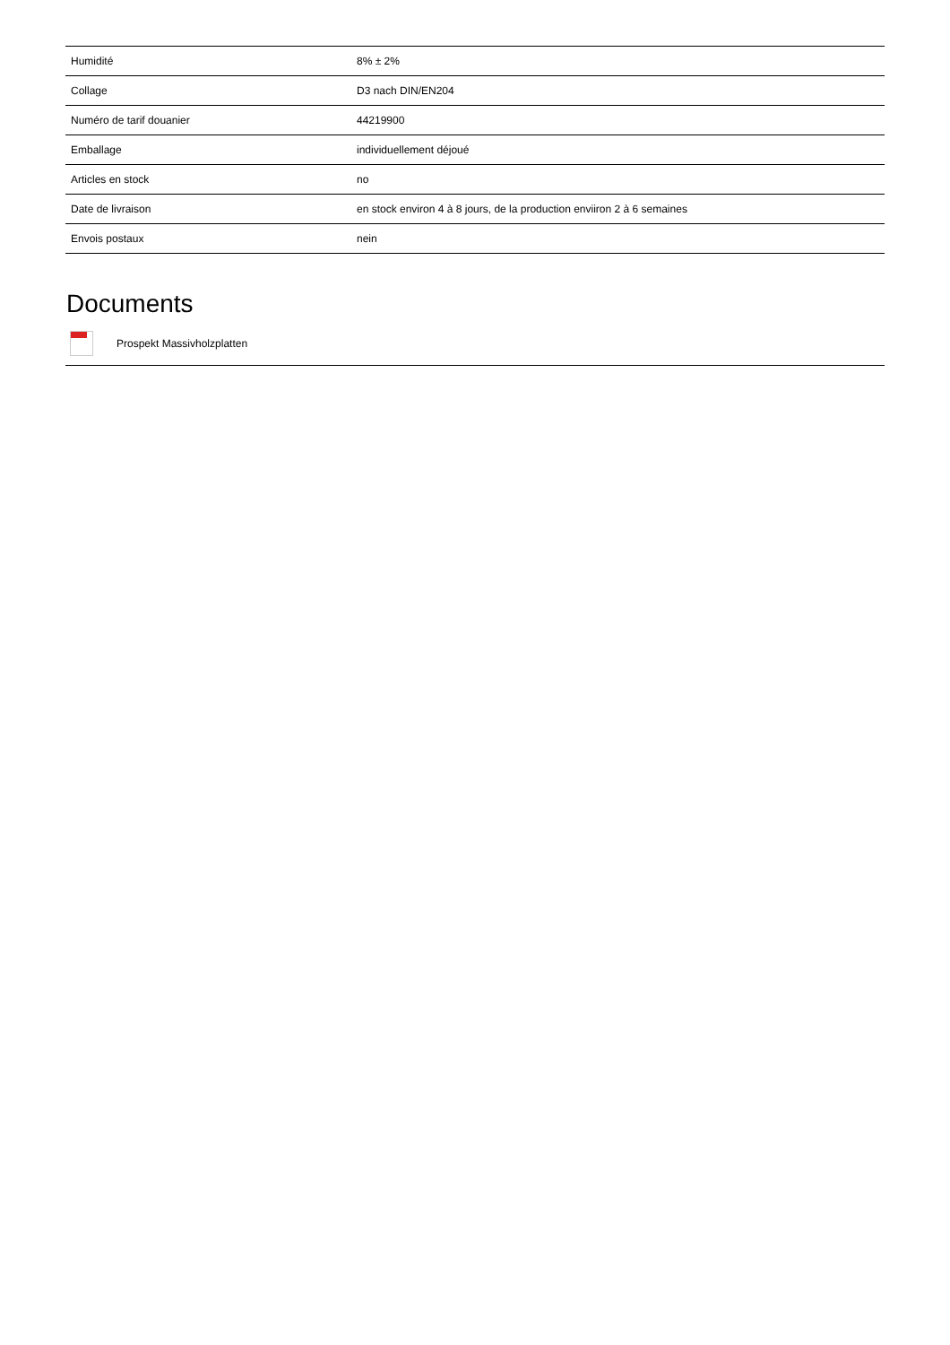| Humidité | 8% ± 2% |
| Collage | D3 nach DIN/EN204 |
| Numéro de tarif douanier | 44219900 |
| Emballage | individuellement déjoué |
| Articles en stock | no |
| Date de livraison | en stock environ 4 à 8 jours, de la production enviiron 2 à 6 semaines |
| Envois postaux | nein |
Documents
Prospekt Massivholzplatten